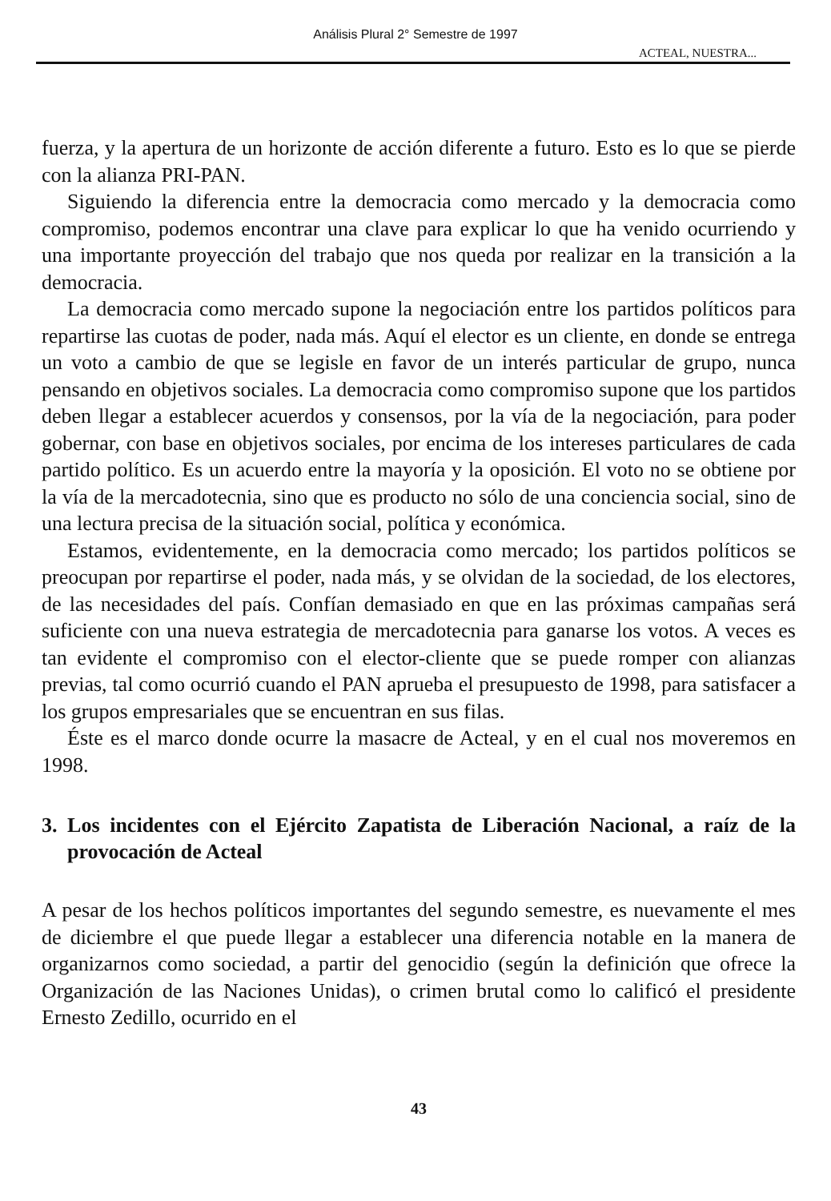Análisis Plural 2° Semestre de 1997
ACTEAL, NUESTRA...
fuerza, y la apertura de un horizonte de acción diferente a futuro. Esto es lo que se pierde con la alianza PRI-PAN.
Siguiendo la diferencia entre la democracia como mercado y la democracia como compromiso, podemos encontrar una clave para explicar lo que ha venido ocurriendo y una importante proyección del trabajo que nos queda por realizar en la transición a la democracia.
La democracia como mercado supone la negociación entre los partidos políticos para repartirse las cuotas de poder, nada más. Aquí el elector es un cliente, en donde se entrega un voto a cambio de que se legisle en favor de un interés particular de grupo, nunca pensando en objetivos sociales. La democracia como compromiso supone que los partidos deben llegar a establecer acuerdos y consensos, por la vía de la negociación, para poder gobernar, con base en objetivos sociales, por encima de los intereses particulares de cada partido político. Es un acuerdo entre la mayoría y la oposición. El voto no se obtiene por la vía de la mercadotecnia, sino que es producto no sólo de una conciencia social, sino de una lectura precisa de la situación social, política y económica.
Estamos, evidentemente, en la democracia como mercado; los partidos políticos se preocupan por repartirse el poder, nada más, y se olvidan de la sociedad, de los electores, de las necesidades del país. Confían demasiado en que en las próximas campañas será suficiente con una nueva estrategia de mercadotecnia para ganarse los votos. A veces es tan evidente el compromiso con el elector-cliente que se puede romper con alianzas previas, tal como ocurrió cuando el PAN aprueba el presupuesto de 1998, para satisfacer a los grupos empresariales que se encuentran en sus filas.
Éste es el marco donde ocurre la masacre de Acteal, y en el cual nos moveremos en 1998.
3. Los incidentes con el Ejército Zapatista de Liberación Nacional, a raíz de la provocación de Acteal
A pesar de los hechos políticos importantes del segundo semestre, es nuevamente el mes de diciembre el que puede llegar a establecer una diferencia notable en la manera de organizarnos como sociedad, a partir del genocidio (según la definición que ofrece la Organización de las Naciones Unidas), o crimen brutal como lo calificó el presidente Ernesto Zedillo, ocurrido en el
43